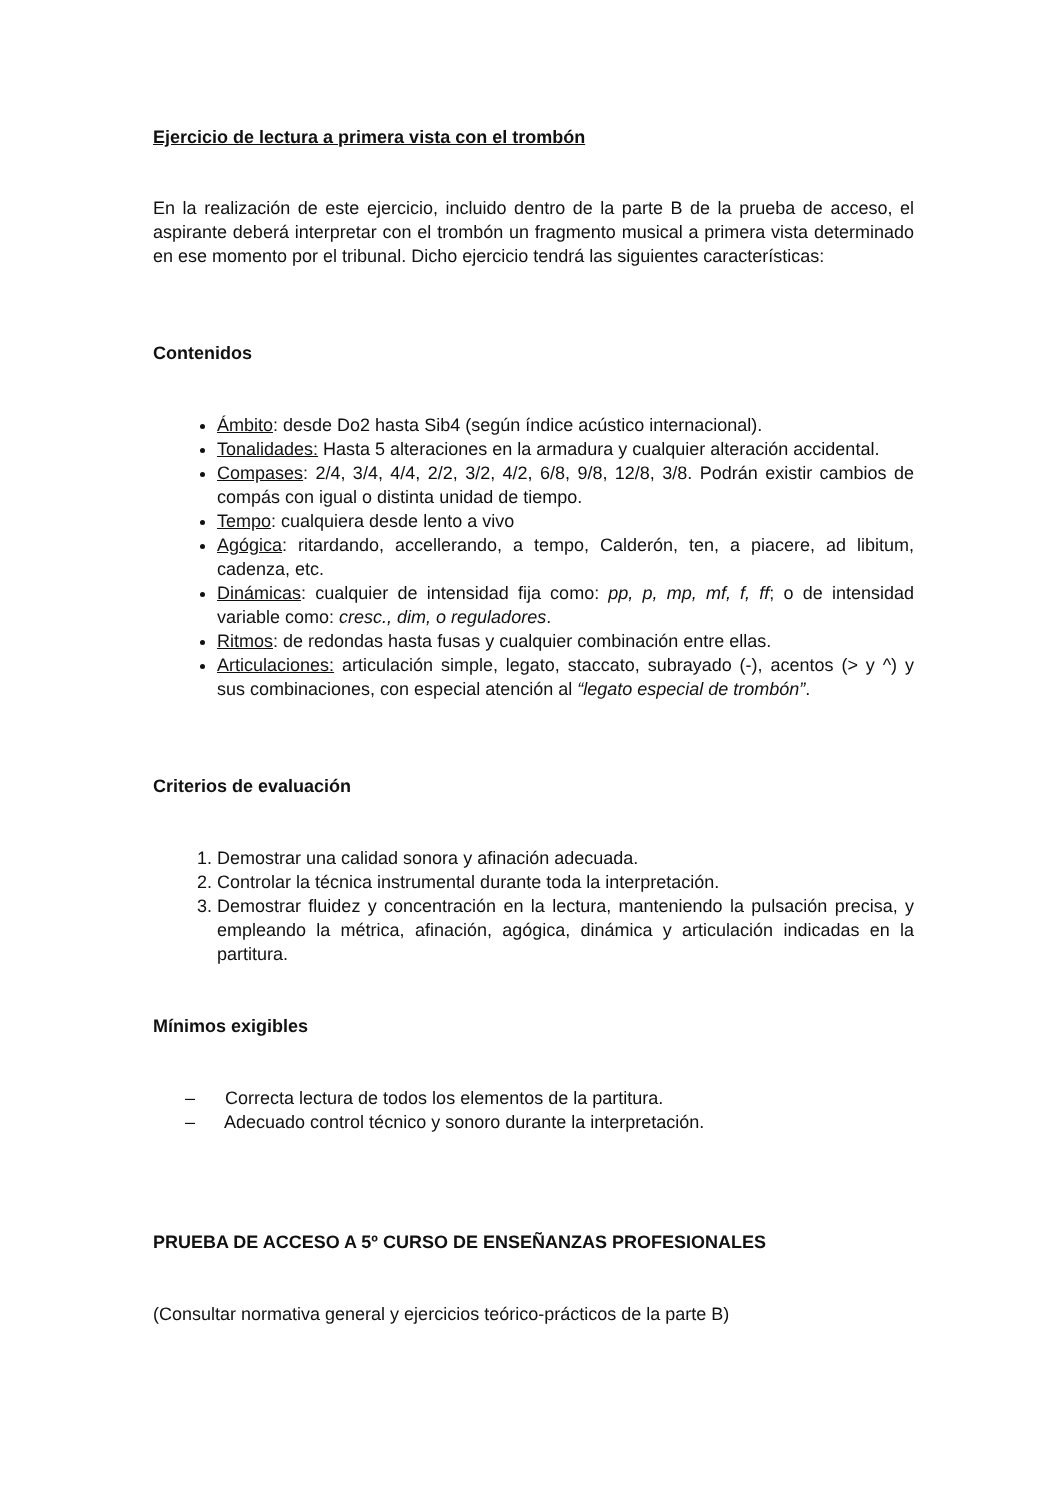Ejercicio de lectura a primera vista con el trombón
En la realización de este ejercicio, incluido dentro de la parte B de la prueba de acceso, el aspirante deberá interpretar con el trombón un fragmento musical a primera vista determinado en ese momento por el tribunal. Dicho ejercicio tendrá las siguientes características:
Contenidos
Ámbito: desde Do2 hasta Sib4 (según índice acústico internacional).
Tonalidades: Hasta 5 alteraciones en la armadura y cualquier alteración accidental.
Compases: 2/4, 3/4, 4/4, 2/2, 3/2, 4/2, 6/8, 9/8, 12/8, 3/8. Podrán existir cambios de compás con igual o distinta unidad de tiempo.
Tempo: cualquiera desde lento a vivo
Agógica: ritardando, accellerando, a tempo, Calderón, ten, a piacere, ad libitum, cadenza, etc.
Dinámicas: cualquier de intensidad fija como: pp, p, mp, mf, f, ff; o de intensidad variable como: cresc., dim, o reguladores.
Ritmos: de redondas hasta fusas y cualquier combinación entre ellas.
Articulaciones: articulación simple, legato, staccato, subrayado (-), acentos (> y ^) y sus combinaciones, con especial atención al “legato especial de trombón”.
Criterios de evaluación
1. Demostrar una calidad sonora y afinación adecuada.
2. Controlar la técnica instrumental durante toda la interpretación.
3. Demostrar fluidez y concentración en la lectura, manteniendo la pulsación precisa, y empleando la métrica, afinación, agógica, dinámica y articulación indicadas en la partitura.
Mínimos exigibles
– Correcta lectura de todos los elementos de la partitura.
– Adecuado control técnico y sonoro durante la interpretación.
PRUEBA DE ACCESO A 5º CURSO DE ENSEÑANZAS PROFESIONALES
(Consultar normativa general y ejercicios teórico-prácticos de la parte B)